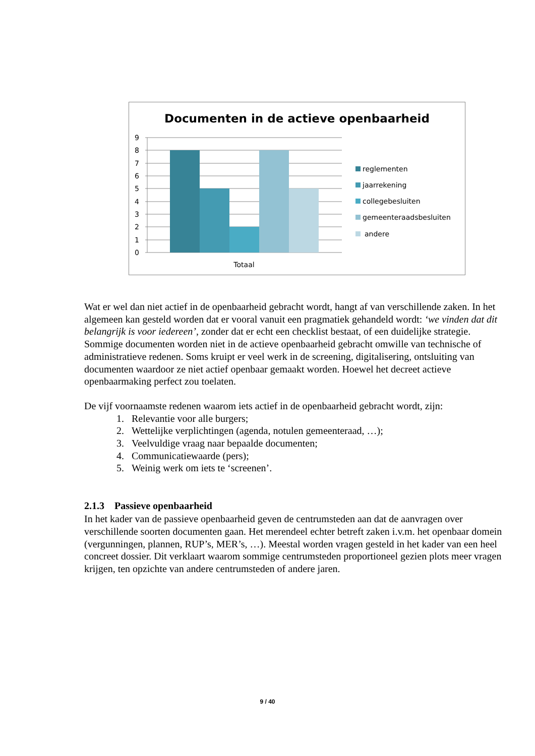Documenten in de actieve openbaarheid
9
8
7
6
5
4
3
2
1
0
Totaal
reglementen
jaarrekening
collegebesluiten
gemeenteraadsbesluiten
andere
Wat er wel dan niet actief in de openbaarheid gebracht wordt, hangt af van verschillende zaken. In het algemeen kan gesteld worden dat er vooral vanuit een pragmatiek gehandeld wordt: ‘we vinden dat dit belangrijk is voor iedereen’, zonder dat er echt een checklist bestaat, of een duidelijke strategie.
Sommige documenten worden niet in de actieve openbaarheid gebracht omwille van technische of administratieve redenen. Soms kruipt er veel werk in de screening, digitalisering, ontsluiting van documenten waardoor ze niet actief openbaar gemaakt worden. Hoewel het decreet actieve openbaarmaking perfect zou toelaten.
De vijf voornaamste redenen waarom iets actief in de openbaarheid gebracht wordt, zijn:
1. Relevantie voor alle burgers;
2. Wettelijke verplichtingen (agenda, notulen gemeenteraad, …);
3. Veelvuldige vraag naar bepaalde documenten;
4. Communicatiewaarde (pers);
5. Weinig werk om iets te ‘screenen’.
2.1.3 Passieve openbaarheid
In het kader van de passieve openbaarheid geven de centrumsteden aan dat de aanvragen over verschillende soorten documenten gaan. Het merendeel echter betreft zaken i.v.m. het openbaar domein (vergunningen, plannen, RUP’s, MER’s, …). Meestal worden vragen gesteld in het kader van een heel concreet dossier. Dit verklaart waarom sommige centrumsteden proportioneel gezien plots meer vragen krijgen, ten opzichte van andere centrumsteden of andere jaren.
9 / 40